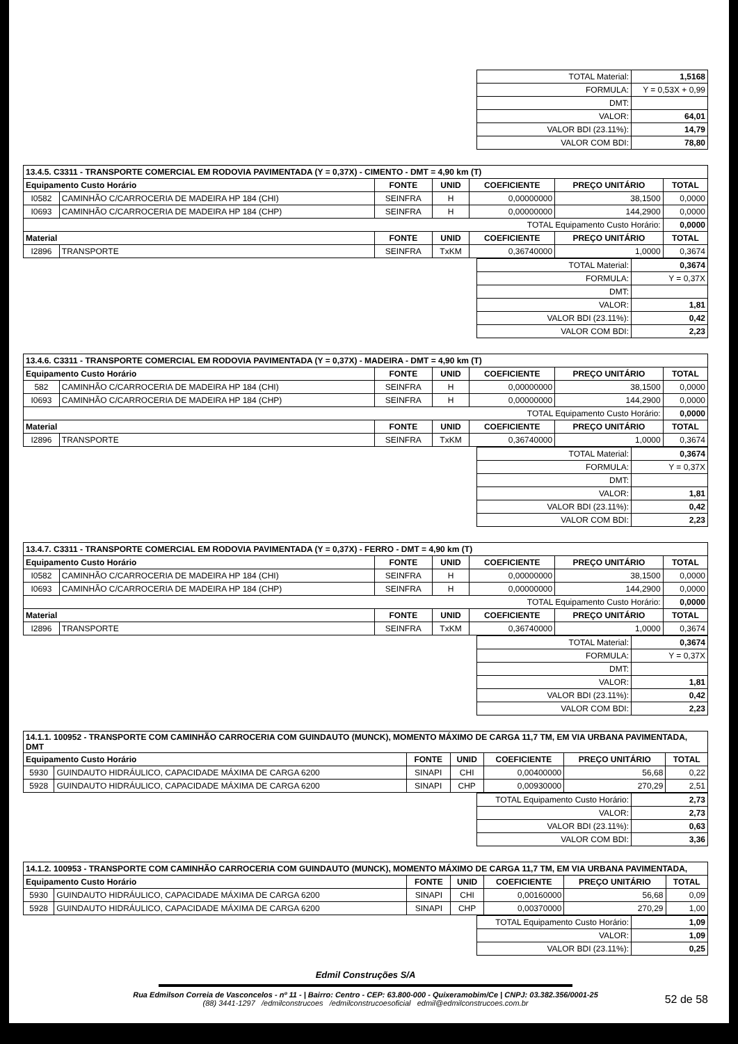| TOTAL Material: | 1,5168 |
| FORMULA: | Y = 0,53X + 0,99 |
| DMT: | |
| VALOR: | 64,01 |
| VALOR BDI (23.11%): | 14,79 |
| VALOR COM BDI: | 78,80 |
| 13.4.5. C3311 - TRANSPORTE COMERCIAL EM RODOVIA PAVIMENTADA (Y = 0,37X) - CIMENTO - DMT = 4,90 km (T) | | | | | | |
| Equipamento Custo Horário | | FONTE | UNID | COEFICIENTE | PREÇO UNITÁRIO | TOTAL |
| I0582 | CAMINHÃO C/CARROCERIA DE MADEIRA HP 184 (CHI) | SEINFRA | H | 0,00000000 | 38,1500 | 0,0000 |
| I0693 | CAMINHÃO C/CARROCERIA DE MADEIRA HP 184 (CHP) | SEINFRA | H | 0,00000000 | 144,2900 | 0,0000 |
| TOTAL Equipamento Custo Horário: | | | | | | 0,0000 |
| Material | | FONTE | UNID | COEFICIENTE | PREÇO UNITÁRIO | TOTAL |
| I2896 | TRANSPORTE | SEINFRA | TxKM | 0,36740000 | 1,0000 | 0,3674 |
| TOTAL Material: | 0,3674 |
| FORMULA: | Y = 0,37X |
| DMT: | |
| VALOR: | 1,81 |
| VALOR BDI (23.11%): | 0,42 |
| VALOR COM BDI: | 2,23 |
| 13.4.6. C3311 - TRANSPORTE COMERCIAL EM RODOVIA PAVIMENTADA (Y = 0,37X) - MADEIRA - DMT = 4,90 km (T) | | | | | | |
| Equipamento Custo Horário | | FONTE | UNID | COEFICIENTE | PREÇO UNITÁRIO | TOTAL |
| 582 | CAMINHÃO C/CARROCERIA DE MADEIRA HP 184 (CHI) | SEINFRA | H | 0,00000000 | 38,1500 | 0,0000 |
| I0693 | CAMINHÃO C/CARROCERIA DE MADEIRA HP 184 (CHP) | SEINFRA | H | 0,00000000 | 144,2900 | 0,0000 |
| TOTAL Equipamento Custo Horário: | | | | | | 0,0000 |
| Material | | FONTE | UNID | COEFICIENTE | PREÇO UNITÁRIO | TOTAL |
| I2896 | TRANSPORTE | SEINFRA | TxKM | 0,36740000 | 1,0000 | 0,3674 |
| TOTAL Material: | 0,3674 |
| FORMULA: | Y = 0,37X |
| DMT: | |
| VALOR: | 1,81 |
| VALOR BDI (23.11%): | 0,42 |
| VALOR COM BDI: | 2,23 |
| 13.4.7. C3311 - TRANSPORTE COMERCIAL EM RODOVIA PAVIMENTADA (Y = 0,37X) - FERRO - DMT = 4,90 km (T) | | | | | | |
| Equipamento Custo Horário | | FONTE | UNID | COEFICIENTE | PREÇO UNITÁRIO | TOTAL |
| I0582 | CAMINHÃO C/CARROCERIA DE MADEIRA HP 184 (CHI) | SEINFRA | H | 0,00000000 | 38,1500 | 0,0000 |
| I0693 | CAMINHÃO C/CARROCERIA DE MADEIRA HP 184 (CHP) | SEINFRA | H | 0,00000000 | 144,2900 | 0,0000 |
| TOTAL Equipamento Custo Horário: | | | | | | 0,0000 |
| Material | | FONTE | UNID | COEFICIENTE | PREÇO UNITÁRIO | TOTAL |
| I2896 | TRANSPORTE | SEINFRA | TxKM | 0,36740000 | 1,0000 | 0,3674 |
| TOTAL Material: | 0,3674 |
| FORMULA: | Y = 0,37X |
| DMT: | |
| VALOR: | 1,81 |
| VALOR BDI (23.11%): | 0,42 |
| VALOR COM BDI: | 2,23 |
| 14.1.1. 100952 - TRANSPORTE COM CAMINHÃO CARROCERIA COM GUINDAUTO (MUNCK), MOMENTO MÁXIMO DE CARGA 11,7 TM, EM VIA URBANA PAVIMENTADA, DMT | | | | | | |
| Equipamento Custo Horário | | FONTE | UNID | COEFICIENTE | PREÇO UNITÁRIO | TOTAL |
| 5930 | GUINDAUTO HIDRÁULICO, CAPACIDADE MÁXIMA DE CARGA 6200 | SINAPI | CHI | 0,00400000 | 56,68 | 0,22 |
| 5928 | GUINDAUTO HIDRÁULICO, CAPACIDADE MÁXIMA DE CARGA 6200 | SINAPI | CHP | 0,00930000 | 270,29 | 2,51 |
| TOTAL Equipamento Custo Horário: | 2,73 |
| VALOR: | 2,73 |
| VALOR BDI (23.11%): | 0,63 |
| VALOR COM BDI: | 3,36 |
| 14.1.2. 100953 - TRANSPORTE COM CAMINHÃO CARROCERIA COM GUINDAUTO (MUNCK), MOMENTO MÁXIMO DE CARGA 11,7 TM, EM VIA URBANA PAVIMENTADA, | | | | | | |
| Equipamento Custo Horário | | FONTE | UNID | COEFICIENTE | PREÇO UNITÁRIO | TOTAL |
| 5930 | GUINDAUTO HIDRÁULICO, CAPACIDADE MÁXIMA DE CARGA 6200 | SINAPI | CHI | 0,00160000 | 56,68 | 0,09 |
| 5928 | GUINDAUTO HIDRÁULICO, CAPACIDADE MÁXIMA DE CARGA 6200 | SINAPI | CHP | 0,00370000 | 270,29 | 1,00 |
| TOTAL Equipamento Custo Horário: | 1,09 |
| VALOR: | 1,09 |
| VALOR BDI (23.11%): | 0,25 |
Edmil Construções S/A
Rua Edmilson Correia de Vasconcelos - nº 11 - | Bairro: Centro - CEP: 63.800-000 - Quixeramobim/Ce | CNPJ: 03.382.356/0001-25
(88) 3441-1297 /edmilconstrucoes /edmilconstrucoesoficial edmil@edmilconstrucoes.com.br
52 de 58